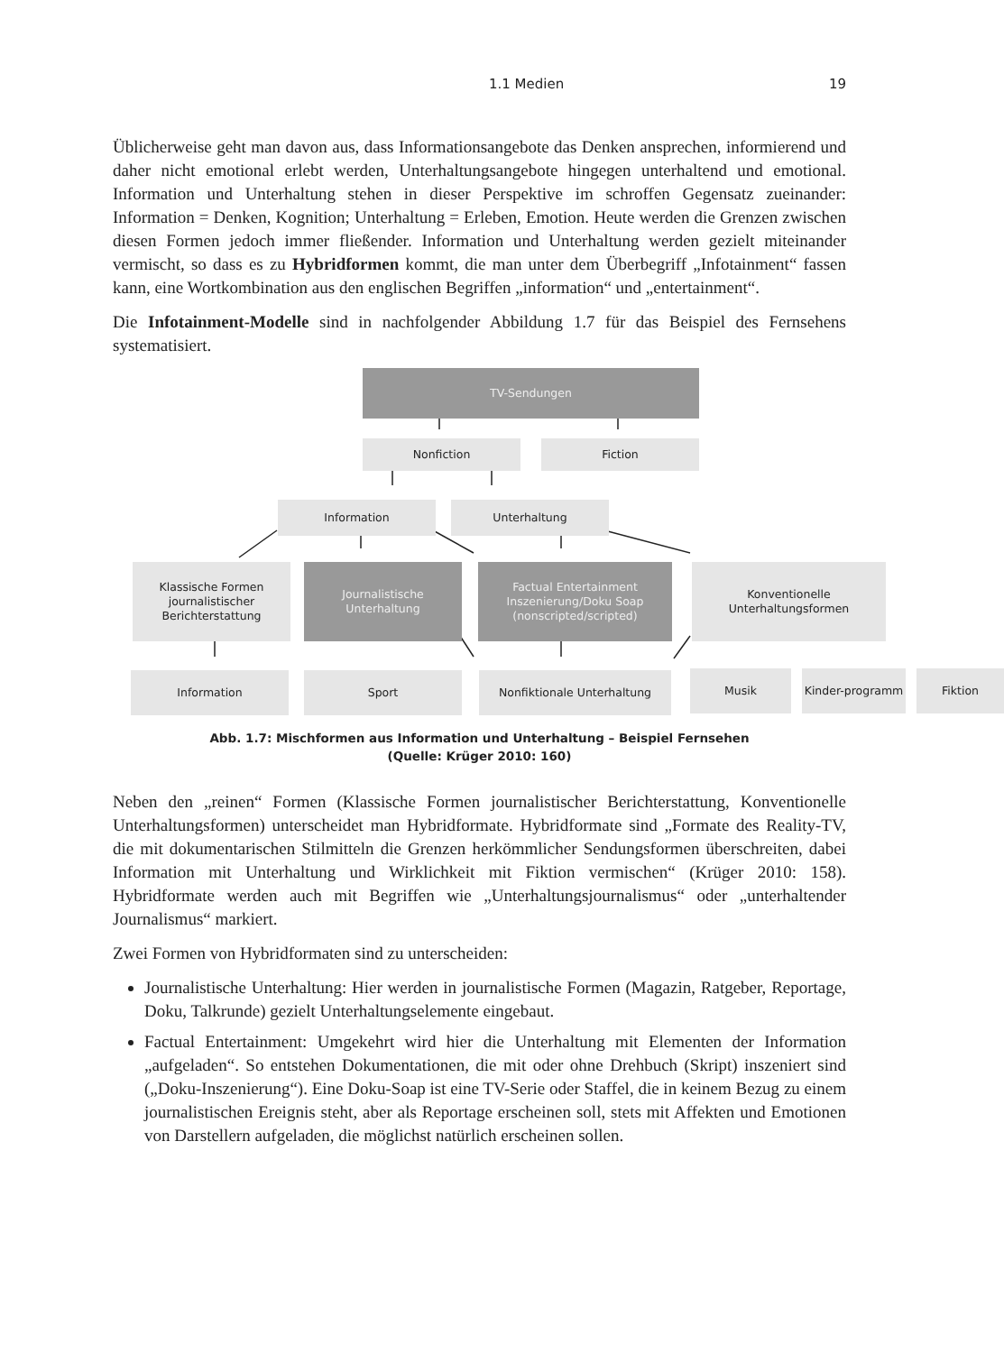1.1 Medien 19
Üblicherweise geht man davon aus, dass Informationsangebote das Denken ansprechen, informierend und daher nicht emotional erlebt werden, Unterhaltungsangebote hingegen unterhaltend und emotional. Information und Unterhaltung stehen in dieser Perspektive im schroffen Gegensatz zueinander: Information = Denken, Kognition; Unterhaltung = Erleben, Emotion. Heute werden die Grenzen zwischen diesen Formen jedoch immer fließender. Information und Unterhaltung werden gezielt miteinander vermischt, so dass es zu Hybridformen kommt, die man unter dem Überbegriff „Infotainment“ fassen kann, eine Wortkombination aus den englischen Begriffen „information“ und „entertainment“.
Die Infotainment-Modelle sind in nachfolgender Abbildung 1.7 für das Beispiel des Fernsehens systematisiert.
TV-Sendungen
Nonfiction Fiction
Information Unterhaltung
Klassische Formen journalistischer Berichterstattung
Journalistische Unterhaltung
Factual Entertainment Inszenierung/Doku Soap (nonscripted/scripted)
Konventionelle Unterhaltungsformen
Information Sport Nonfiktionale Unterhaltung Musik Kinder-programm Fiktion
Abb. 1.7: Mischformen aus Information und Unterhaltung – Beispiel Fernsehen
(Quelle: Krüger 2010: 160)
Neben den „reinen“ Formen (Klassische Formen journalistischer Berichterstattung, Konventionelle Unterhaltungsformen) unterscheidet man Hybridformate. Hybridformate sind „Formate des Reality-TV, die mit dokumentarischen Stilmitteln die Grenzen herkömmlicher Sendungsformen überschreiten, dabei Information mit Unterhaltung und Wirklichkeit mit Fiktion vermischen“ (Krüger 2010: 158). Hybridformate werden auch mit Begriffen wie „Unterhaltungsjournalismus“ oder „unterhaltender Journalismus“ markiert.
Zwei Formen von Hybridformaten sind zu unterscheiden:
Journalistische Unterhaltung: Hier werden in journalistische Formen (Magazin, Ratgeber, Reportage, Doku, Talkrunde) gezielt Unterhaltungselemente eingebaut.
Factual Entertainment: Umgekehrt wird hier die Unterhaltung mit Elementen der Information „aufgeladen“. So entstehen Dokumentationen, die mit oder ohne Drehbuch (Skript) inszeniert sind („Doku-Inszenierung“). Eine Doku-Soap ist eine TV-Serie oder Staffel, die in keinem Bezug zu einem journalistischen Ereignis steht, aber als Reportage erscheinen soll, stets mit Affekten und Emotionen von Darstellern aufgeladen, die möglichst natürlich erscheinen sollen.